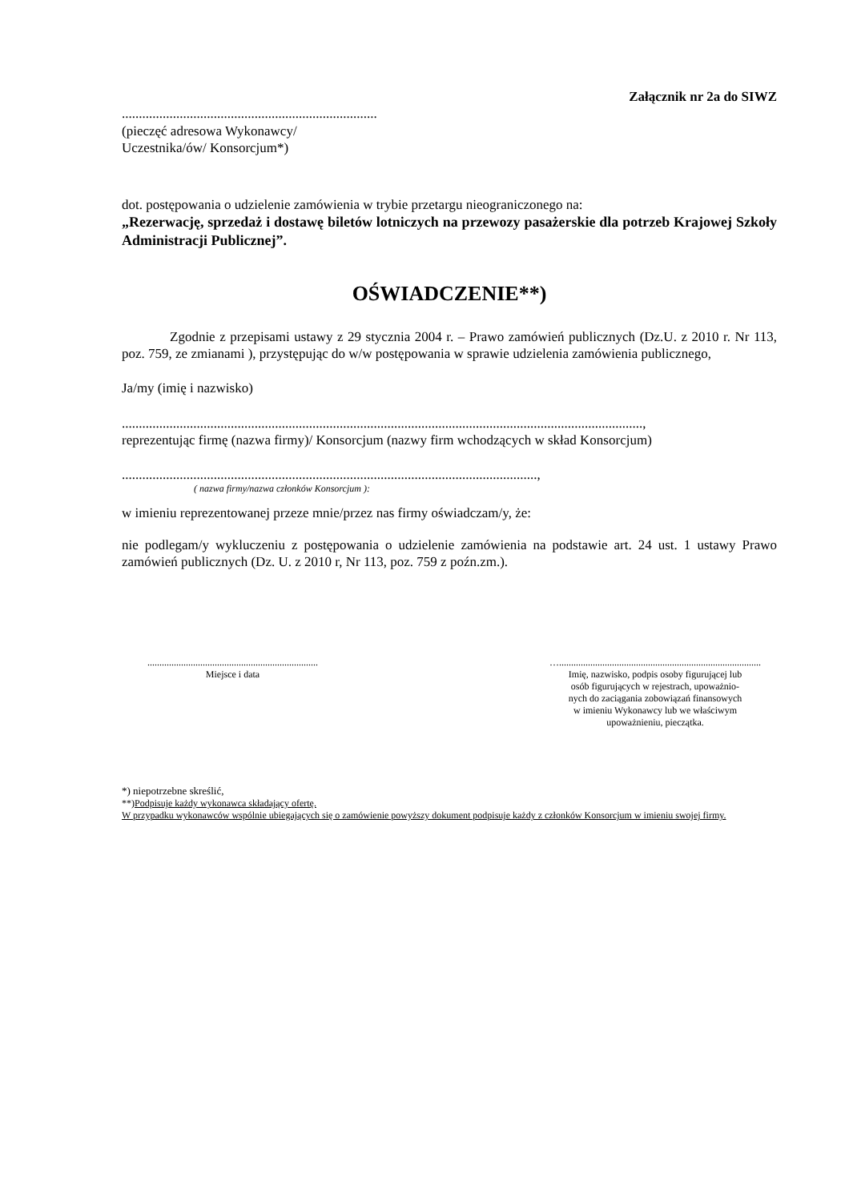Załącznik nr 2a do SIWZ
...........................................................................
(pieczęć adresowa Wykonawcy/
Uczestnika/ów/ Konsorcjum*)
dot. postępowania o udzielenie zamówienia w trybie przetargu nieograniczonego na:
„Rezerwację, sprzedaż i dostawę biletów lotniczych na przewozy pasażerskie dla potrzeb Krajowej Szkoły Administracji Publicznej”.
OŚWIADCZENIE**)
Zgodnie z przepisami ustawy z 29 stycznia 2004 r. – Prawo zamówień publicznych (Dz.U. z 2010 r. Nr 113, poz. 759, ze zmianami ), przystępując do w/w postępowania w sprawie udzielenia zamówienia publicznego,
Ja/my (imię i nazwisko)
.........................................................................................................................................................,
reprezentując firmę (nazwa firmy)/ Konsorcjum (nazwy firm wchodzących w skład Konsorcjum)
..........................................................................................................................,
( nazwa firmy/nazwa członków Konsorcjum ):
w imieniu reprezentowanej przeze mnie/przez nas firmy oświadczam/y, że:
nie podlegam/y wykluczeniu z postępowania o udzielenie zamówienia na podstawie art. 24 ust. 1 ustawy Prawo zamówień publicznych (Dz. U. z 2010 r, Nr 113, poz. 759 z poźn.zm.).
.......................................................................
Miejsce i data
…....................................................................................
Imię, nazwisko, podpis osoby figurującej lub
osób figurujących w rejestrach, upoważnio-
nych do zaciągania zobowiązań finansowych
w imieniu Wykonawcy lub we właściwym
upoważnieniu, pieczątka.
*) niepotrzebne skreślić,
**)Podpisuje każdy wykonawca składający ofertę.
W przypadku wykonawców wspólnie ubiegających się o zamówienie powyższy dokument podpisuje każdy z członków Konsorcjum w imieniu swojej firmy.